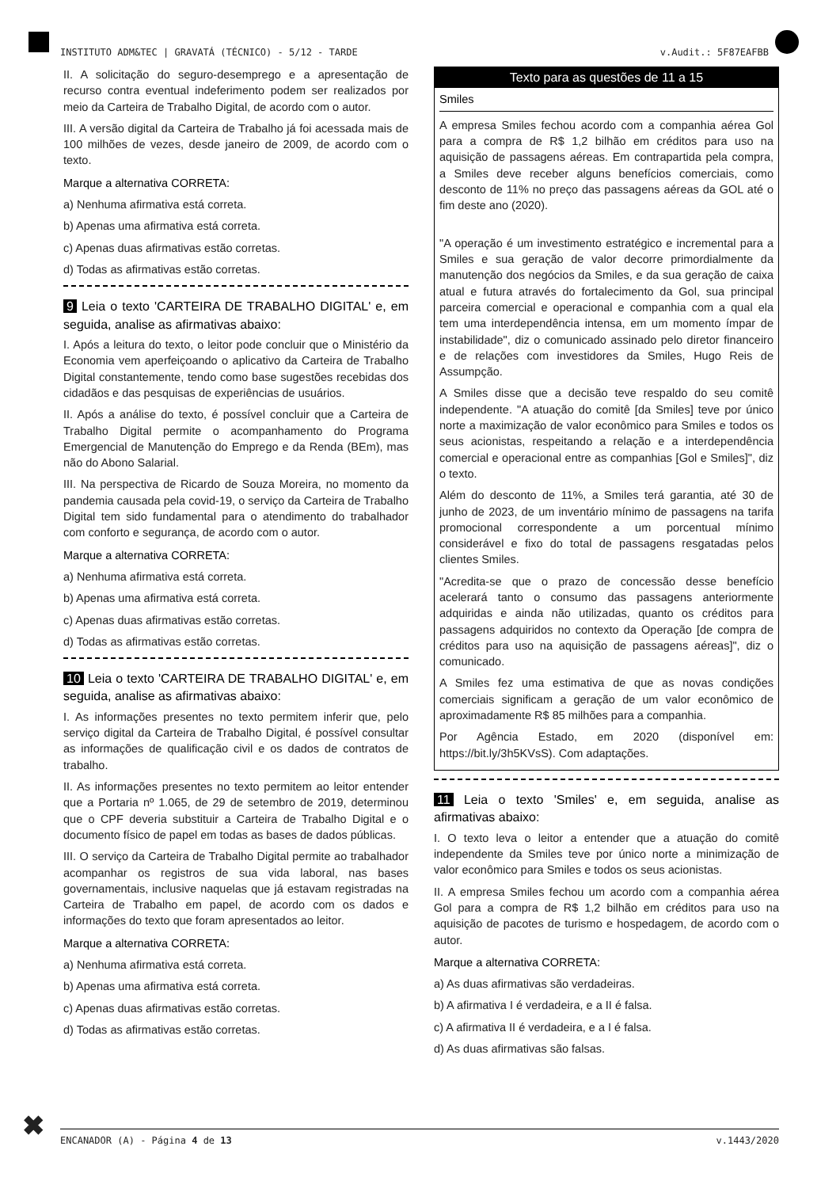INSTITUTO ADM&TEC | GRAVATÁ (TÉCNICO) - 5/12 - TARDE v.Audit.: 5F87EAFBB
II. A solicitação do seguro-desemprego e a apresentação de recurso contra eventual indeferimento podem ser realizados por meio da Carteira de Trabalho Digital, de acordo com o autor.
III. A versão digital da Carteira de Trabalho já foi acessada mais de 100 milhões de vezes, desde janeiro de 2009, de acordo com o texto.
Marque a alternativa CORRETA:
a) Nenhuma afirmativa está correta.
b) Apenas uma afirmativa está correta.
c) Apenas duas afirmativas estão corretas.
d) Todas as afirmativas estão corretas.
9 Leia o texto 'CARTEIRA DE TRABALHO DIGITAL' e, em seguida, analise as afirmativas abaixo:
I. Após a leitura do texto, o leitor pode concluir que o Ministério da Economia vem aperfeiçoando o aplicativo da Carteira de Trabalho Digital constantemente, tendo como base sugestões recebidas dos cidadãos e das pesquisas de experiências de usuários.
II. Após a análise do texto, é possível concluir que a Carteira de Trabalho Digital permite o acompanhamento do Programa Emergencial de Manutenção do Emprego e da Renda (BEm), mas não do Abono Salarial.
III. Na perspectiva de Ricardo de Souza Moreira, no momento da pandemia causada pela covid-19, o serviço da Carteira de Trabalho Digital tem sido fundamental para o atendimento do trabalhador com conforto e segurança, de acordo com o autor.
Marque a alternativa CORRETA:
a) Nenhuma afirmativa está correta.
b) Apenas uma afirmativa está correta.
c) Apenas duas afirmativas estão corretas.
d) Todas as afirmativas estão corretas.
10 Leia o texto 'CARTEIRA DE TRABALHO DIGITAL' e, em seguida, analise as afirmativas abaixo:
I. As informações presentes no texto permitem inferir que, pelo serviço digital da Carteira de Trabalho Digital, é possível consultar as informações de qualificação civil e os dados de contratos de trabalho.
II. As informações presentes no texto permitem ao leitor entender que a Portaria nº 1.065, de 29 de setembro de 2019, determinou que o CPF deveria substituir a Carteira de Trabalho Digital e o documento físico de papel em todas as bases de dados públicas.
III. O serviço da Carteira de Trabalho Digital permite ao trabalhador acompanhar os registros de sua vida laboral, nas bases governamentais, inclusive naquelas que já estavam registradas na Carteira de Trabalho em papel, de acordo com os dados e informações do texto que foram apresentados ao leitor.
Marque a alternativa CORRETA:
a) Nenhuma afirmativa está correta.
b) Apenas uma afirmativa está correta.
c) Apenas duas afirmativas estão corretas.
d) Todas as afirmativas estão corretas.
Texto para as questões de 11 a 15
Smiles
A empresa Smiles fechou acordo com a companhia aérea Gol para a compra de R$ 1,2 bilhão em créditos para uso na aquisição de passagens aéreas. Em contrapartida pela compra, a Smiles deve receber alguns benefícios comerciais, como desconto de 11% no preço das passagens aéreas da GOL até o fim deste ano (2020).
"A operação é um investimento estratégico e incremental para a Smiles e sua geração de valor decorre primordialmente da manutenção dos negócios da Smiles, e da sua geração de caixa atual e futura através do fortalecimento da Gol, sua principal parceira comercial e operacional e companhia com a qual ela tem uma interdependência intensa, em um momento ímpar de instabilidade", diz o comunicado assinado pelo diretor financeiro e de relações com investidores da Smiles, Hugo Reis de Assumpção.
A Smiles disse que a decisão teve respaldo do seu comitê independente. "A atuação do comitê [da Smiles] teve por único norte a maximização de valor econômico para Smiles e todos os seus acionistas, respeitando a relação e a interdependência comercial e operacional entre as companhias [Gol e Smiles]", diz o texto.
Além do desconto de 11%, a Smiles terá garantia, até 30 de junho de 2023, de um inventário mínimo de passagens na tarifa promocional correspondente a um porcentual mínimo considerável e fixo do total de passagens resgatadas pelos clientes Smiles.
"Acredita-se que o prazo de concessão desse benefício acelerará tanto o consumo das passagens anteriormente adquiridas e ainda não utilizadas, quanto os créditos para passagens adquiridos no contexto da Operação [de compra de créditos para uso na aquisição de passagens aéreas]", diz o comunicado.
A Smiles fez uma estimativa de que as novas condições comerciais significam a geração de um valor econômico de aproximadamente R$ 85 milhões para a companhia.
Por Agência Estado, em 2020 (disponível em: https://bit.ly/3h5KVsS). Com adaptações.
11 Leia o texto 'Smiles' e, em seguida, analise as afirmativas abaixo:
I. O texto leva o leitor a entender que a atuação do comitê independente da Smiles teve por único norte a minimização de valor econômico para Smiles e todos os seus acionistas.
II. A empresa Smiles fechou um acordo com a companhia aérea Gol para a compra de R$ 1,2 bilhão em créditos para uso na aquisição de pacotes de turismo e hospedagem, de acordo com o autor.
Marque a alternativa CORRETA:
a) As duas afirmativas são verdadeiras.
b) A afirmativa I é verdadeira, e a II é falsa.
c) A afirmativa II é verdadeira, e a I é falsa.
d) As duas afirmativas são falsas.
✖ ENCANADOR (A) - Página 4 de 13 v.1443/2020